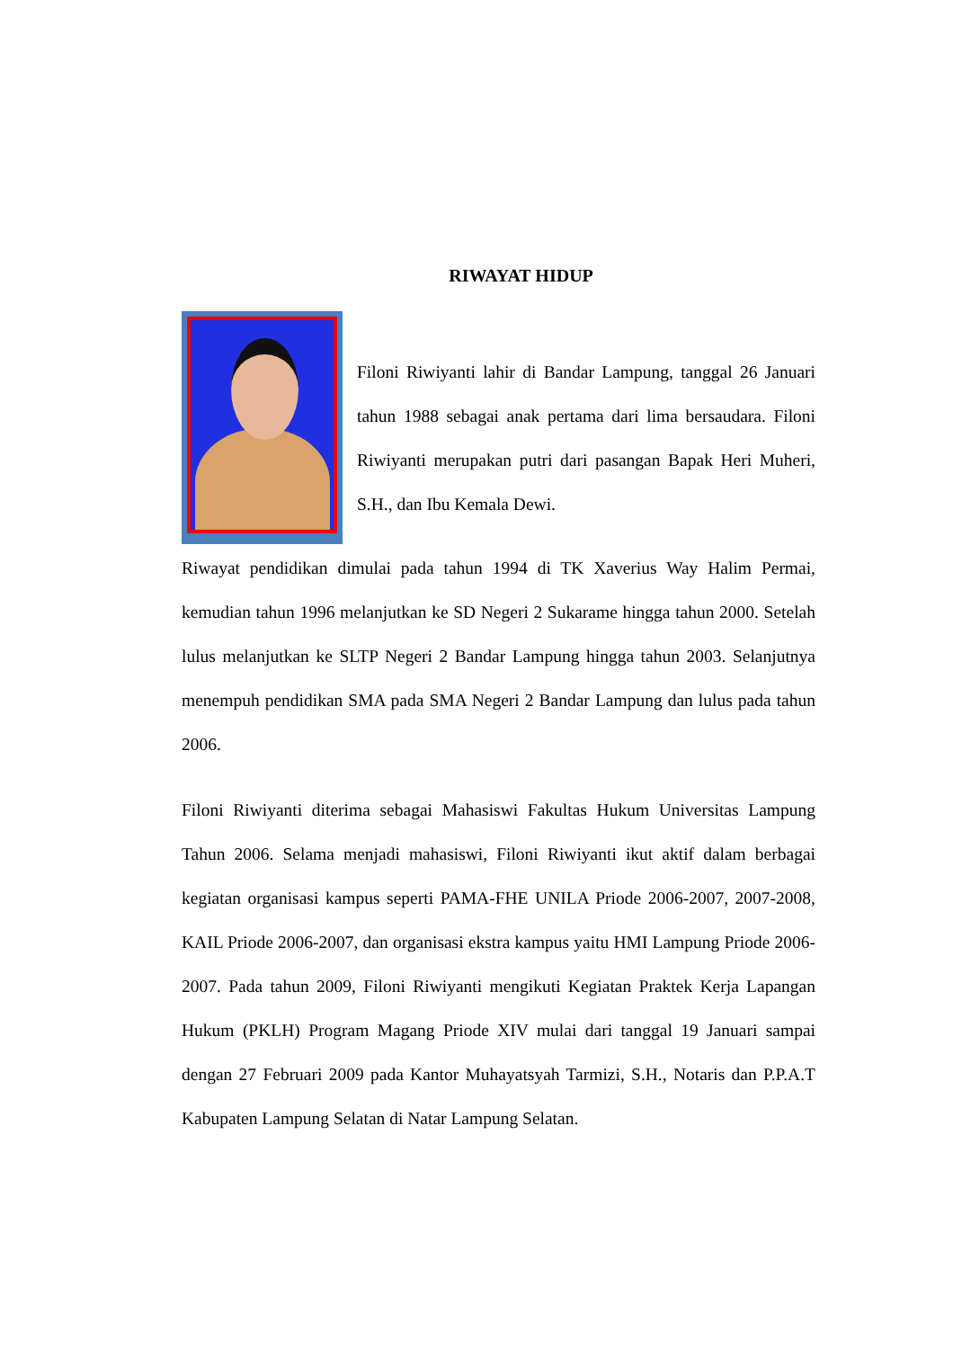RIWAYAT HIDUP
Filoni Riwiyanti lahir di Bandar Lampung, tanggal 26 Januari tahun 1988 sebagai anak pertama dari lima bersaudara. Filoni Riwiyanti merupakan putri dari pasangan Bapak Heri Muheri, S.H., dan Ibu Kemala Dewi.
Riwayat pendidikan dimulai pada tahun 1994 di TK Xaverius Way Halim Permai, kemudian tahun 1996 melanjutkan ke SD Negeri 2 Sukarame hingga tahun 2000. Setelah lulus melanjutkan ke SLTP Negeri 2 Bandar Lampung hingga tahun 2003. Selanjutnya menempuh pendidikan SMA pada SMA Negeri 2 Bandar Lampung dan lulus pada tahun 2006.
Filoni Riwiyanti diterima sebagai Mahasiswi Fakultas Hukum Universitas Lampung Tahun 2006. Selama menjadi mahasiswi, Filoni Riwiyanti ikut aktif dalam berbagai kegiatan organisasi kampus seperti PAMA-FHE UNILA Priode 2006-2007, 2007-2008, KAIL Priode 2006-2007, dan organisasi ekstra kampus yaitu HMI Lampung Priode 2006-2007. Pada tahun 2009, Filoni Riwiyanti mengikuti Kegiatan Praktek Kerja Lapangan Hukum (PKLH) Program Magang Priode XIV mulai dari tanggal 19 Januari sampai dengan 27 Februari 2009 pada Kantor Muhayatsyah Tarmizi, S.H., Notaris dan P.P.A.T Kabupaten Lampung Selatan di Natar Lampung Selatan.